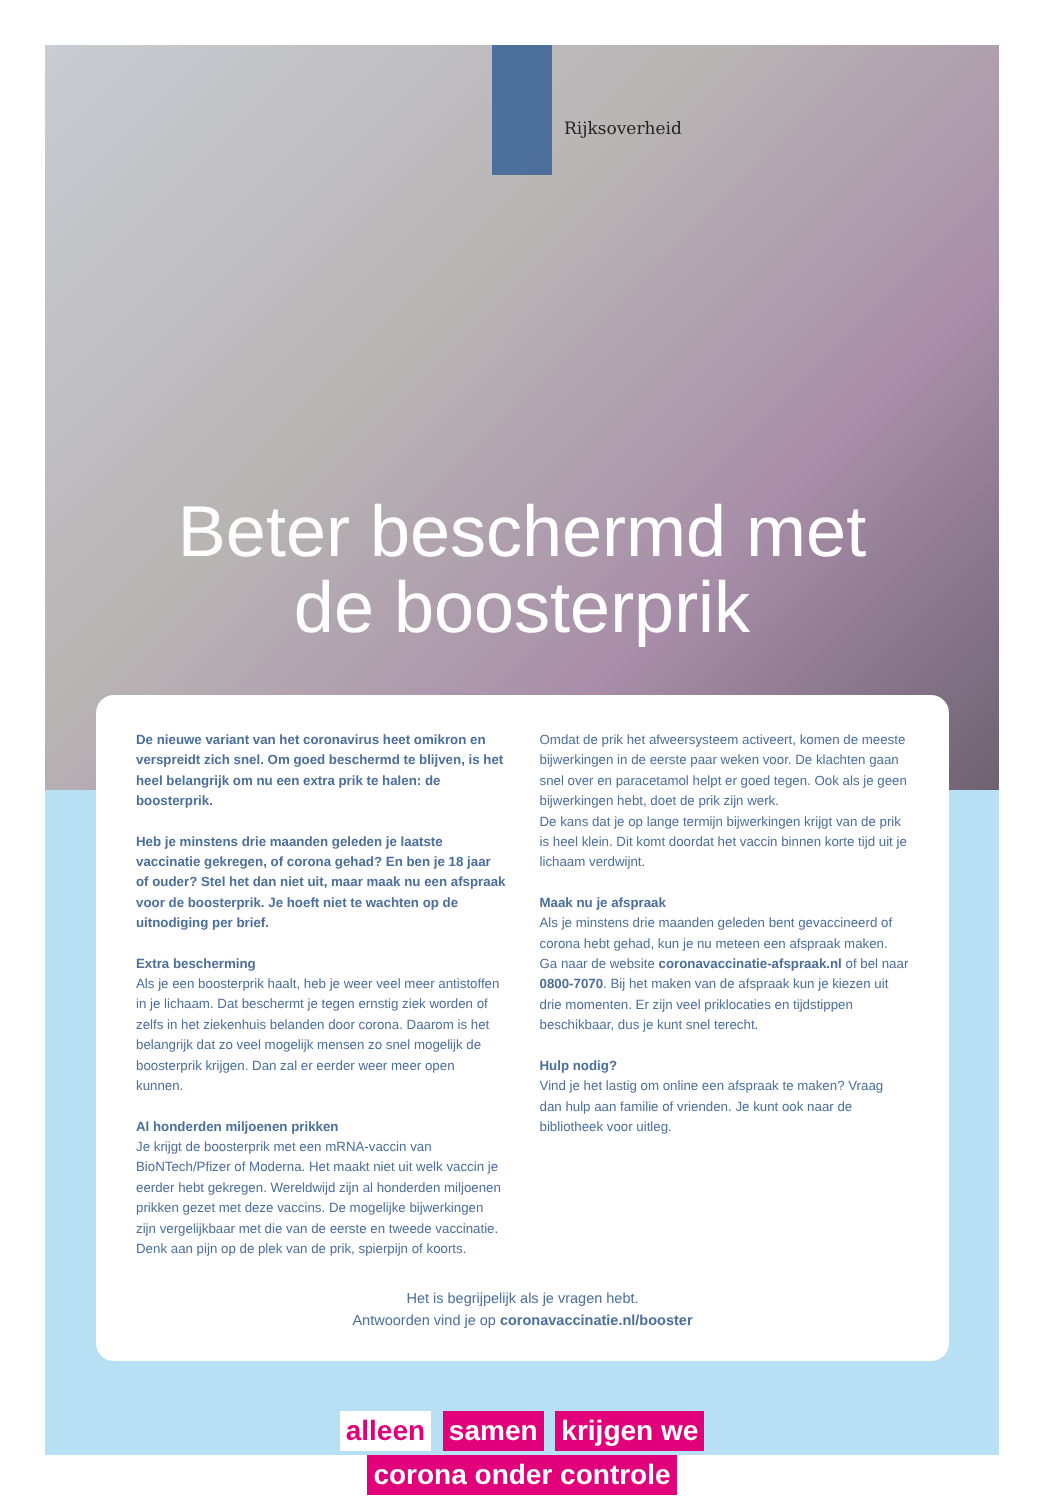Rijksoverheid
Beter beschermd met
de boosterprik
De nieuwe variant van het coronavirus heet omikron en verspreidt zich snel. Om goed beschermd te blijven, is het heel belangrijk om nu een extra prik te halen: de boosterprik.
Heb je minstens drie maanden geleden je laatste vaccinatie gekregen, of corona gehad? En ben je 18 jaar of ouder? Stel het dan niet uit, maar maak nu een afspraak voor de boosterprik. Je hoeft niet te wachten op de uitnodiging per brief.
Extra bescherming
Als je een boosterprik haalt, heb je weer veel meer antistoffen in je lichaam. Dat beschermt je tegen ernstig ziek worden of zelfs in het ziekenhuis belanden door corona. Daarom is het belangrijk dat zo veel mogelijk mensen zo snel mogelijk de boosterprik krijgen. Dan zal er eerder weer meer open kunnen.
Al honderden miljoenen prikken
Je krijgt de boosterprik met een mRNA-vaccin van BioNTech/Pfizer of Moderna. Het maakt niet uit welk vaccin je eerder hebt gekregen. Wereldwijd zijn al honderden miljoenen prikken gezet met deze vaccins. De mogelijke bijwerkingen zijn vergelijkbaar met die van de eerste en tweede vaccinatie. Denk aan pijn op de plek van de prik, spierpijn of koorts.
Omdat de prik het afweersysteem activeert, komen de meeste bijwerkingen in de eerste paar weken voor. De klachten gaan snel over en paracetamol helpt er goed tegen. Ook als je geen bijwerkingen hebt, doet de prik zijn werk.
De kans dat je op lange termijn bijwerkingen krijgt van de prik is heel klein. Dit komt doordat het vaccin binnen korte tijd uit je lichaam verdwijnt.
Maak nu je afspraak
Als je minstens drie maanden geleden bent gevaccineerd of corona hebt gehad, kun je nu meteen een afspraak maken. Ga naar de website coronavaccinatie-afspraak.nl of bel naar 0800-7070. Bij het maken van de afspraak kun je kiezen uit drie momenten. Er zijn veel priklocaties en tijdstippen beschikbaar, dus je kunt snel terecht.
Hulp nodig?
Vind je het lastig om online een afspraak te maken? Vraag dan hulp aan familie of vrienden. Je kunt ook naar de bibliotheek voor uitleg.
Het is begrijpelijk als je vragen hebt.
Antwoorden vind je op coronavaccinatie.nl/booster
alleen samen krijgen we
corona onder controle